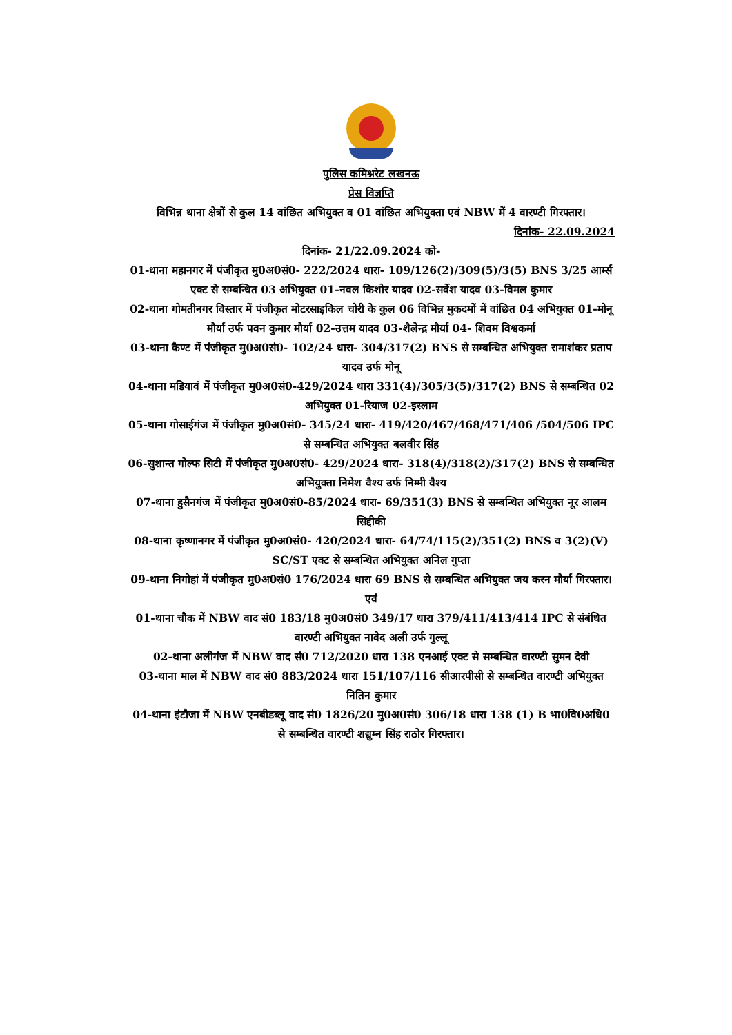पुलिस कमिश्नरेट लखनऊ
प्रेस विज्ञप्ति
विभिन्न थाना क्षेत्रों से कुल 14 वांछित अभियुक्त व 01 वांछित अभियुक्ता एवं NBW में 4 वारण्टी गिरफ्तार।
दिनांक- 22.09.2024
दिनांक- 21/22.09.2024 को-
01-थाना महानगर में पंजीकृत मु0अ0सं0- 222/2024 धारा- 109/126(2)/309(5)/3(5) BNS 3/25 आर्म्स एक्ट से सम्बन्धित 03 अभियुक्त 01-नवल किशोर यादव 02-सर्वेश यादव 03-विमल कुमार
02-थाना गोमतीनगर विस्तार में पंजीकृत मोटरसाइकिल चोरी के कुल 06 विभिन्न मुकदमों में वांछित 04 अभियुक्त 01-मोनू मौर्या उर्फ पवन कुमार मौर्या 02-उत्तम यादव 03-शैलेन्द्र मौर्या 04- शिवम विश्वकर्मा
03-थाना कैण्ट में पंजीकृत मु0अ0सं0- 102/24 धारा- 304/317(2) BNS से सम्बन्धित अभियुक्त रामाशंकर प्रताप यादव उर्फ मोनू
04-थाना मडियावं में पंजीकृत मु0अ0सं0-429/2024 धारा 331(4)/305/3(5)/317(2) BNS से सम्बन्धित 02 अभियुक्त 01-रियाज 02-इस्लाम
05-थाना गोसाईगंज में पंजीकृत मु0अ0सं0- 345/24 धारा- 419/420/467/468/471/406 /504/506 IPC से सम्बन्धित अभियुक्त बलवीर सिंह
06-सुशान्त गोल्फ सिटी में पंजीकृत मु0अ0सं0- 429/2024 धारा- 318(4)/318(2)/317(2) BNS से सम्बन्धित अभियुक्ता निमेश वैश्य उर्फ निम्मी वैश्य
07-थाना हुसैनगंज में पंजीकृत मु0अ0सं0-85/2024 धारा- 69/351(3) BNS से सम्बन्धित अभियुक्त नूर आलम सिद्दीकी
08-थाना कृष्णानगर में पंजीकृत मु0अ0सं0- 420/2024 धारा- 64/74/115(2)/351(2) BNS व 3(2)(V) SC/ST एक्ट से सम्बन्धित अभियुक्त अनिल गुप्ता
09-थाना निगोहां में पंजीकृत मु0अ0सं0 176/2024 धारा 69 BNS से सम्बन्धित अभियुक्त जय करन मौर्या गिरफ्तार।
एवं
01-थाना चौक में NBW वाद सं0 183/18 मु0अ0सं0 349/17 धारा 379/411/413/414 IPC से संबंधित वारण्टी अभियुक्त नावेद अली उर्फ गुल्लू
02-थाना अलीगंज में NBW वाद सं0 712/2020 धारा 138 एनआई एक्ट से सम्बन्धित वारण्टी सुमन देवी
03-थाना माल में NBW वाद सं0 883/2024 धारा 151/107/116 सीआरपीसी से सम्बन्धित वारण्टी अभियुक्त नितिन कुमार
04-थाना इंटौजा में NBW एनबीडब्लू वाद सं0 1826/20 मु0अ0सं0 306/18 धारा 138 (1) B भा0वि0अधि0 से सम्बन्धित वारण्टी शद्युम्न सिंह राठोर गिरफ्तार।